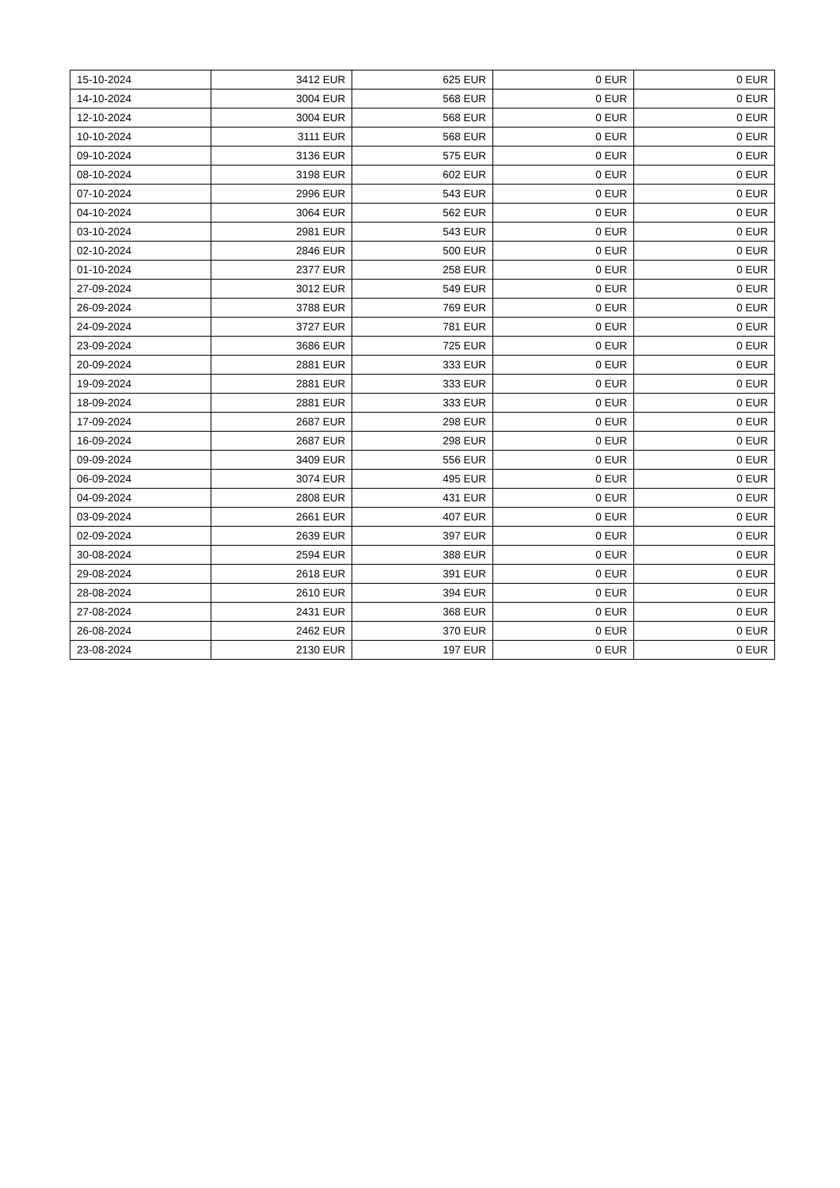| 15-10-2024 | 3412 EUR | 625 EUR | 0 EUR | 0 EUR |
| 14-10-2024 | 3004 EUR | 568 EUR | 0 EUR | 0 EUR |
| 12-10-2024 | 3004 EUR | 568 EUR | 0 EUR | 0 EUR |
| 10-10-2024 | 3111 EUR | 568 EUR | 0 EUR | 0 EUR |
| 09-10-2024 | 3136 EUR | 575 EUR | 0 EUR | 0 EUR |
| 08-10-2024 | 3198 EUR | 602 EUR | 0 EUR | 0 EUR |
| 07-10-2024 | 2996 EUR | 543 EUR | 0 EUR | 0 EUR |
| 04-10-2024 | 3064 EUR | 562 EUR | 0 EUR | 0 EUR |
| 03-10-2024 | 2981 EUR | 543 EUR | 0 EUR | 0 EUR |
| 02-10-2024 | 2846 EUR | 500 EUR | 0 EUR | 0 EUR |
| 01-10-2024 | 2377 EUR | 258 EUR | 0 EUR | 0 EUR |
| 27-09-2024 | 3012 EUR | 549 EUR | 0 EUR | 0 EUR |
| 26-09-2024 | 3788 EUR | 769 EUR | 0 EUR | 0 EUR |
| 24-09-2024 | 3727 EUR | 781 EUR | 0 EUR | 0 EUR |
| 23-09-2024 | 3686 EUR | 725 EUR | 0 EUR | 0 EUR |
| 20-09-2024 | 2881 EUR | 333 EUR | 0 EUR | 0 EUR |
| 19-09-2024 | 2881 EUR | 333 EUR | 0 EUR | 0 EUR |
| 18-09-2024 | 2881 EUR | 333 EUR | 0 EUR | 0 EUR |
| 17-09-2024 | 2687 EUR | 298 EUR | 0 EUR | 0 EUR |
| 16-09-2024 | 2687 EUR | 298 EUR | 0 EUR | 0 EUR |
| 09-09-2024 | 3409 EUR | 556 EUR | 0 EUR | 0 EUR |
| 06-09-2024 | 3074 EUR | 495 EUR | 0 EUR | 0 EUR |
| 04-09-2024 | 2808 EUR | 431 EUR | 0 EUR | 0 EUR |
| 03-09-2024 | 2661 EUR | 407 EUR | 0 EUR | 0 EUR |
| 02-09-2024 | 2639 EUR | 397 EUR | 0 EUR | 0 EUR |
| 30-08-2024 | 2594 EUR | 388 EUR | 0 EUR | 0 EUR |
| 29-08-2024 | 2618 EUR | 391 EUR | 0 EUR | 0 EUR |
| 28-08-2024 | 2610 EUR | 394 EUR | 0 EUR | 0 EUR |
| 27-08-2024 | 2431 EUR | 368 EUR | 0 EUR | 0 EUR |
| 26-08-2024 | 2462 EUR | 370 EUR | 0 EUR | 0 EUR |
| 23-08-2024 | 2130 EUR | 197 EUR | 0 EUR | 0 EUR |